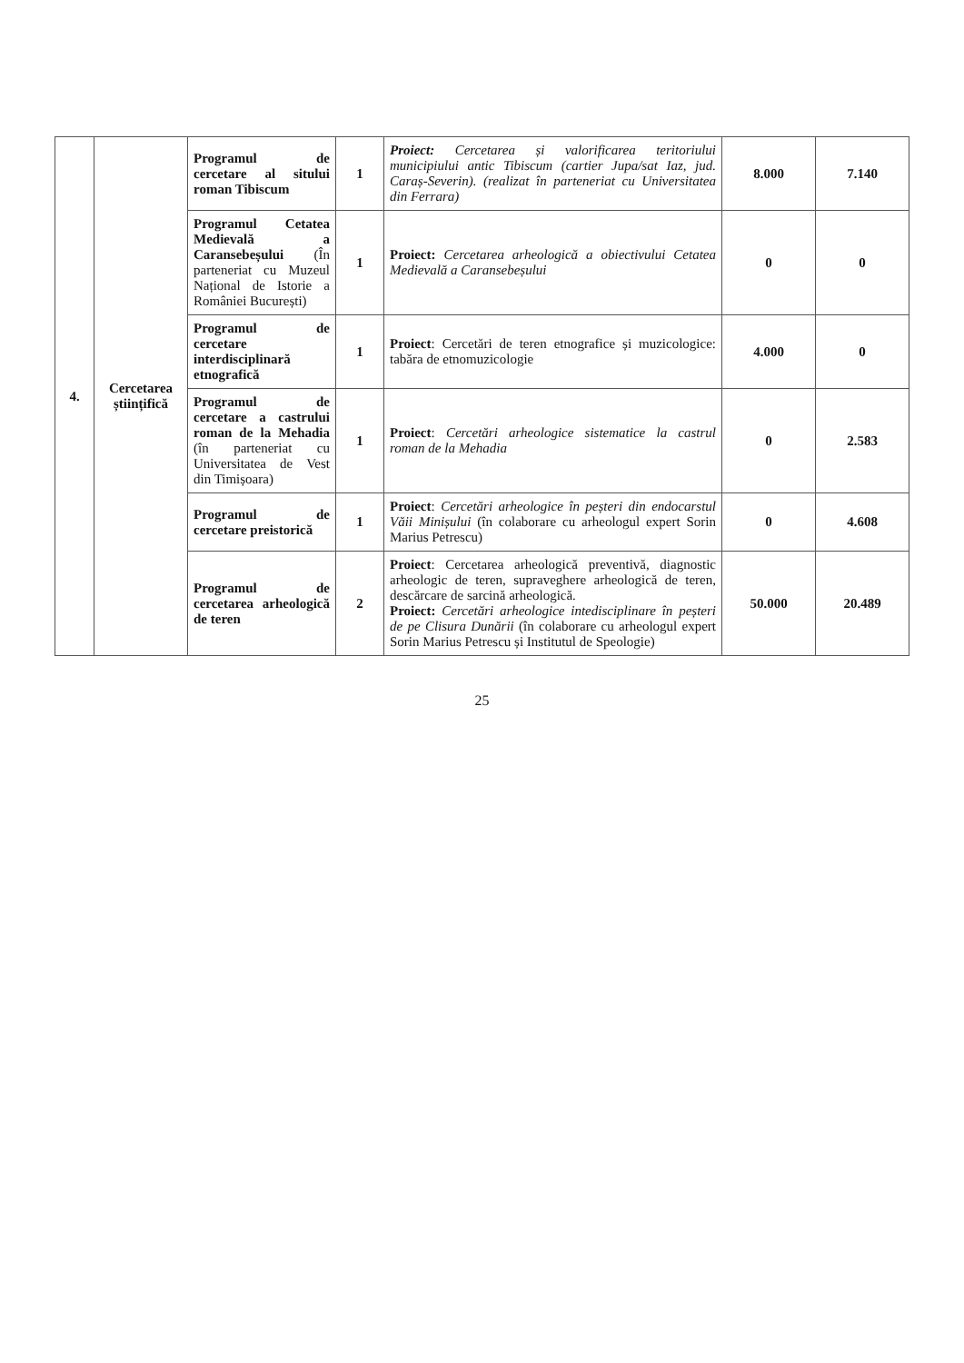| 4. | Cercetarea științifică | Programul de cercetare al sitului roman Tibiscum | 1 | Proiect: Cercetarea și valorificarea teritoriului municipiului antic Tibiscum (cartier Jupa/sat Iaz, jud. Caraș-Severin). (realizat în parteneriat cu Universitatea din Ferrara) | 8.000 | 7.140 |
| | | Programul Cetatea Medievală a Caransebeșului (În parteneriat cu Muzeul Național de Istorie a României București) | 1 | Proiect: Cercetarea arheologică a obiectivului Cetatea Medievală a Caransebeșului | 0 | 0 |
| | | Programul de cercetare interdisciplinară etnografică | 1 | Proiect : Cercetări de teren etnografice și muzicologice: tabăra de etnomuzicologie | 4.000 | 0 |
| | | Programul de cercetare a castrului roman de la Mehadia (în parteneriat cu Universitatea de Vest din Timișoara) | 1 | Proiect : Cercetări arheologice sistematice la castrul roman de la Mehadia | 0 | 2.583 |
| | | Programul de cercetare preistorică | 1 | Proiect : Cercetări arheologice în peșteri din endocarstul Văii Minișului (în colaborare cu arheologul expert Sorin Marius Petrescu) | 0 | 4.608 |
| | | Programul de cercetarea arheologică de teren | 2 | Proiect : Cercetarea arheologică preventivă, diagnostic arheologic de teren, supraveghere arheologică de teren, descărcare de sarcină arheologică. Proiect: Cercetări arheologice intedisciplinare în peșteri de pe Clisura Dunării (în colaborare cu arheologul expert Sorin Marius Petrescu și Institutul de Speologie) | 50.000 | 20.489 |
25